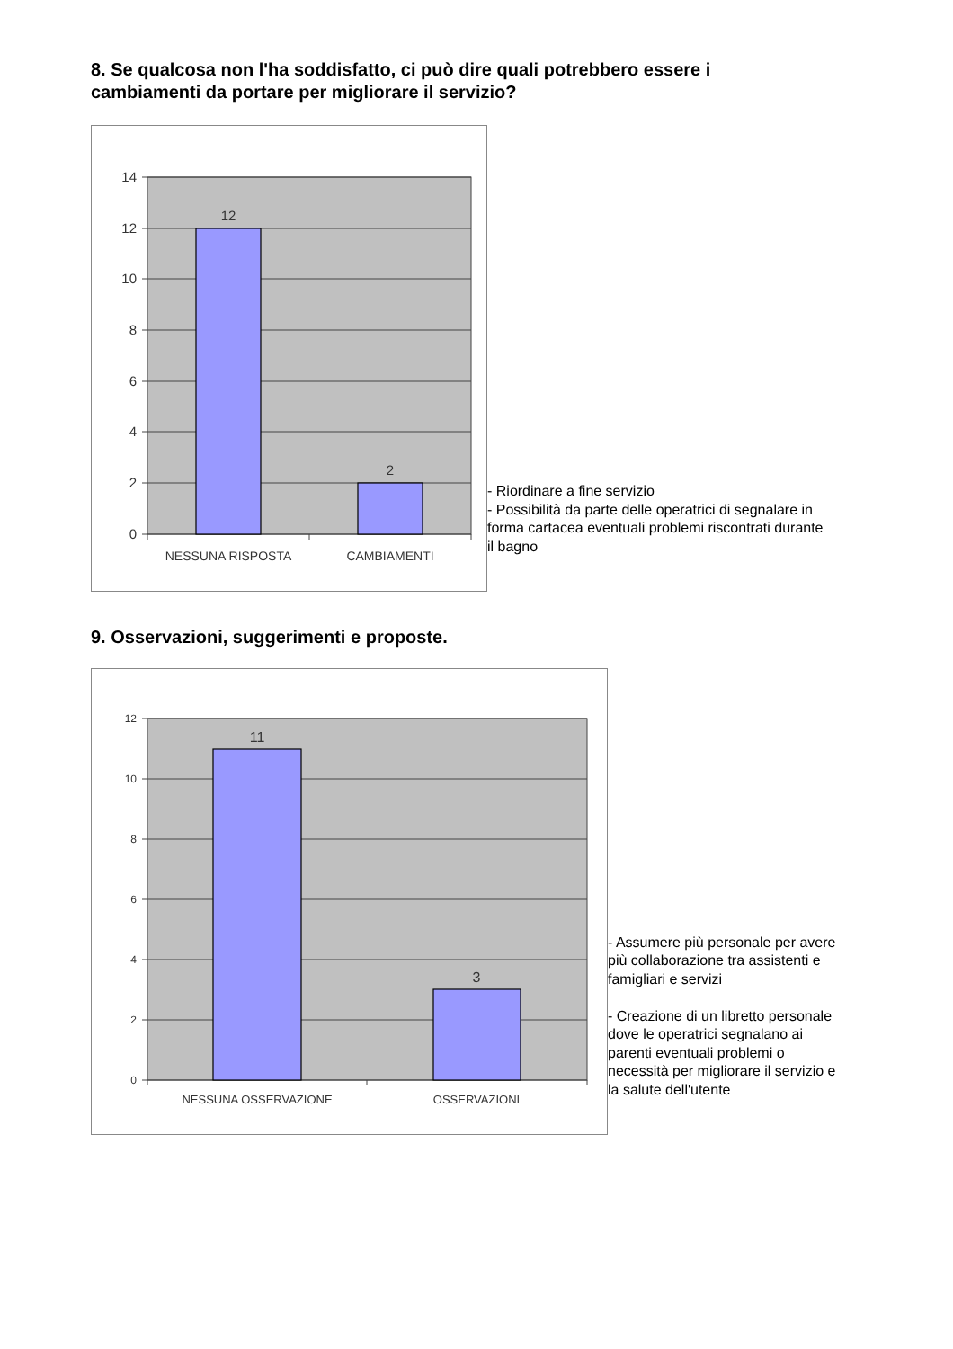8. Se qualcosa non l'ha soddisfatto, ci può dire quali potrebbero essere i
cambiamenti da portare per migliorare il servizio?
14
12
10
8
6
4
2
0
12
2
NESSUNA RISPOSTA
CAMBIAMENTI
- Riordinare a fine servizio
- Possibilità da parte delle operatrici di segnalare in
forma cartacea eventuali problemi riscontrati durante
il bagno
9. Osservazioni, suggerimenti e proposte.
12
10
8
6
4
2
0
11
3
NESSUNA OSSERVAZIONE
OSSERVAZIONI
- Assumere più personale per avere
più collaborazione tra assistenti e
famigliari e servizi
- Creazione di un libretto personale
dove le operatrici segnalano ai
parenti eventuali problemi o
necessità per migliorare il servizio e
la salute dell'utente